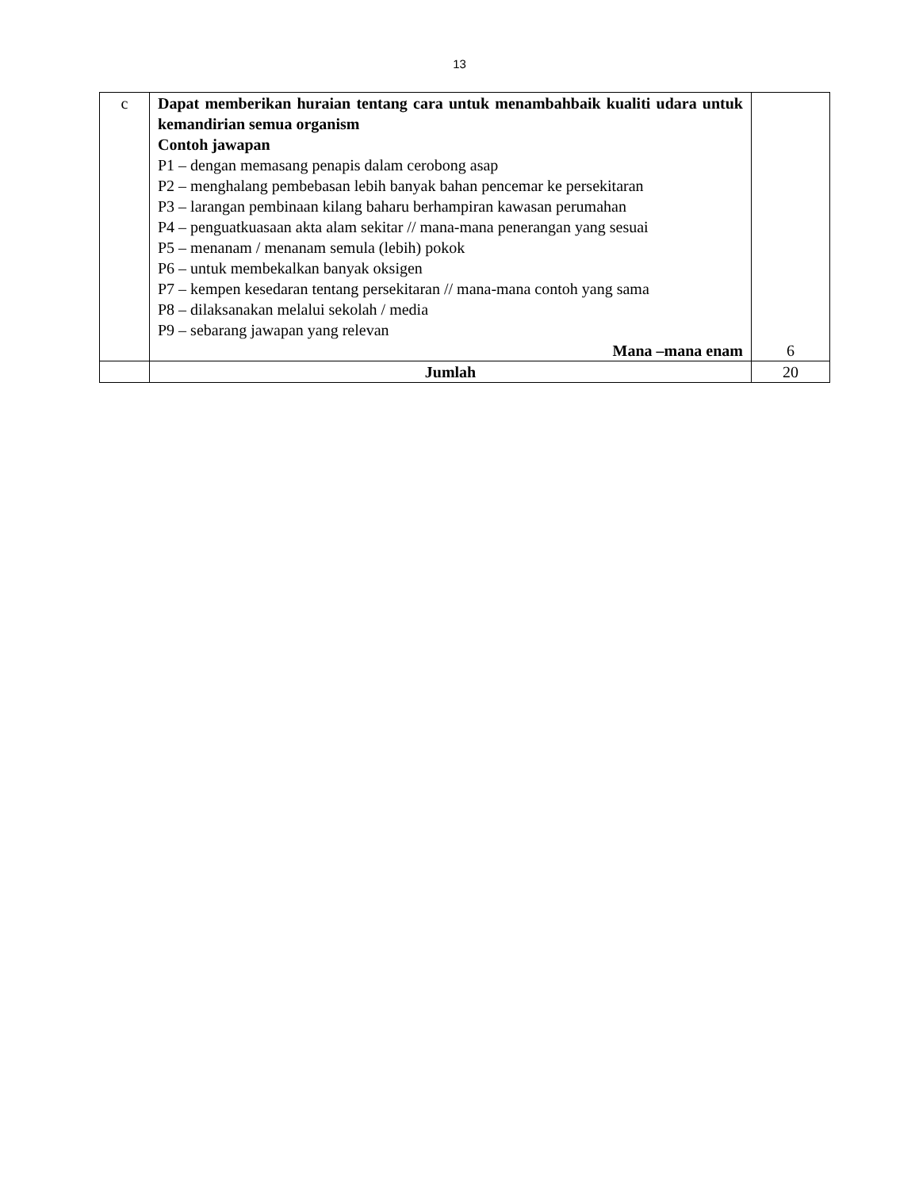13
| c | Dapat memberikan huraian tentang cara untuk menambahbaik kualiti udara untuk kemandirian semua organism Contoh jawapan P1 – dengan memasang penapis dalam cerobong asap P2 – menghalang pembebasan lebih banyak bahan pencemar ke persekitaran P3 – larangan pembinaan kilang baharu berhampiran kawasan perumahan P4 – penguatkuasaan akta alam sekitar // mana-mana penerangan yang sesuai P5 – menanam / menanam semula (lebih) pokok P6 – untuk membekalkan banyak oksigen P7 – kempen kesedaran tentang persekitaran // mana-mana contoh yang sama P8 – dilaksanakan melalui sekolah / media P9 – sebarang jawapan yang relevan Mana –mana enam | 6 |
| | Jumlah | 20 |